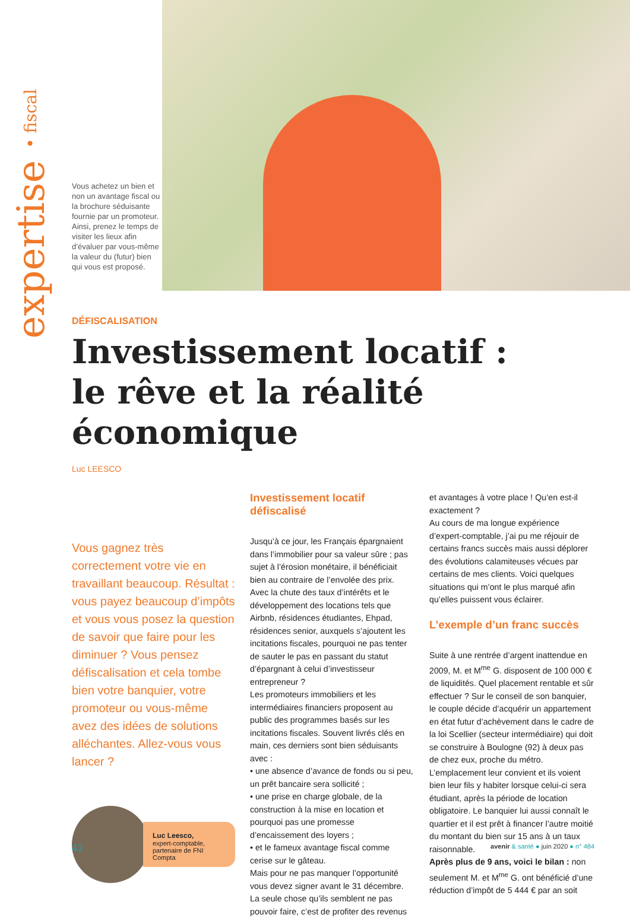expertise • fiscal
Vous achetez un bien et non un avantage fiscal ou la brochure séduisante fournie par un promoteur. Ainsi, prenez le temps de visiter les lieux afin d’évaluer par vous-même la valeur du (futur) bien qui vous est proposé.
DÉFISCALISATION
Investissement locatif :
le rêve et la réalité économique
Luc LEESCO
Vous gagnez très correctement votre vie en travaillant beaucoup. Résultat : vous payez beaucoup d’impôts et vous vous posez la question de savoir que faire pour les diminuer ? Vous pensez défiscalisation et cela tombe bien votre banquier, votre promoteur ou vous-même avez des idées de solutions alléchantes. Allez-vous vous lancer ?
Luc Leesco,
expert-comptable,
partenaire de FNI Compta
Investissement locatif défiscalisé
Jusqu’à ce jour, les Français épargnaient dans l’immobilier pour sa valeur sûre ; pas sujet à l’érosion monétaire, il bénéficiait bien au contraire de l’envolée des prix. Avec la chute des taux d’intérêts et le développement des locations tels que Airbnb, résidences étudiantes, Ehpad, résidences senior, auxquels s’ajoutent les incitations fiscales, pourquoi ne pas tenter de sauter le pas en passant du statut d’épargnant à celui d’investisseur entrepreneur ?
Les promoteurs immobiliers et les intermédiaires financiers proposent au public des programmes basés sur les incitations fiscales. Souvent livrés clés en main, ces derniers sont bien séduisants avec :
• une absence d’avance de fonds ou si peu, un prêt bancaire sera sollicité ;
• une prise en charge globale, de la construction à la mise en location et pourquoi pas une promesse d’encaissement des loyers ;
• et le fameux avantage fiscal comme cerise sur le gâteau.
Mais pour ne pas manquer l’opportunité vous devez signer avant le 31 décembre. La seule chose qu’ils semblent ne pas pouvoir faire, c’est de profiter des revenus
et avantages à votre place ! Qu’en est-il exactement ?
Au cours de ma longue expérience d’expert-comptable, j’ai pu me réjouir de certains francs succès mais aussi déplorer des évolutions calamiteuses vécues par certains de mes clients. Voici quelques situations qui m’ont le plus marqué afin qu’elles puissent vous éclairer.
L’exemple d’un franc succès
Suite à une rentrée d’argent inattendue en 2009, M. et M<sup>me</sup> G. disposent de 100 000 € de liquidités. Quel placement rentable et sûr effectuer ? Sur le conseil de son banquier, le couple décide d’acquérir un appartement en état futur d’achèvement dans le cadre de la loi Scellier (secteur intermédiaire) qui doit se construire à Boulogne (92) à deux pas de chez eux, proche du métro. L’emplacement leur convient et ils voient bien leur fils y habiter lorsque celui-ci sera étudiant, après la période de location obligatoire. Le banquier lui aussi connaît le quartier et il est prêt à financer l’autre moitié du montant du bien sur 15 ans à un taux raisonnable.
Après plus de 9 ans, voici le bilan : non seulement M. et M<sup>me</sup> G. ont bénéficié d’une réduction d’impôt de 5 444 € par an soit
42 avenir & santé ● juin 2020 ● n° 484